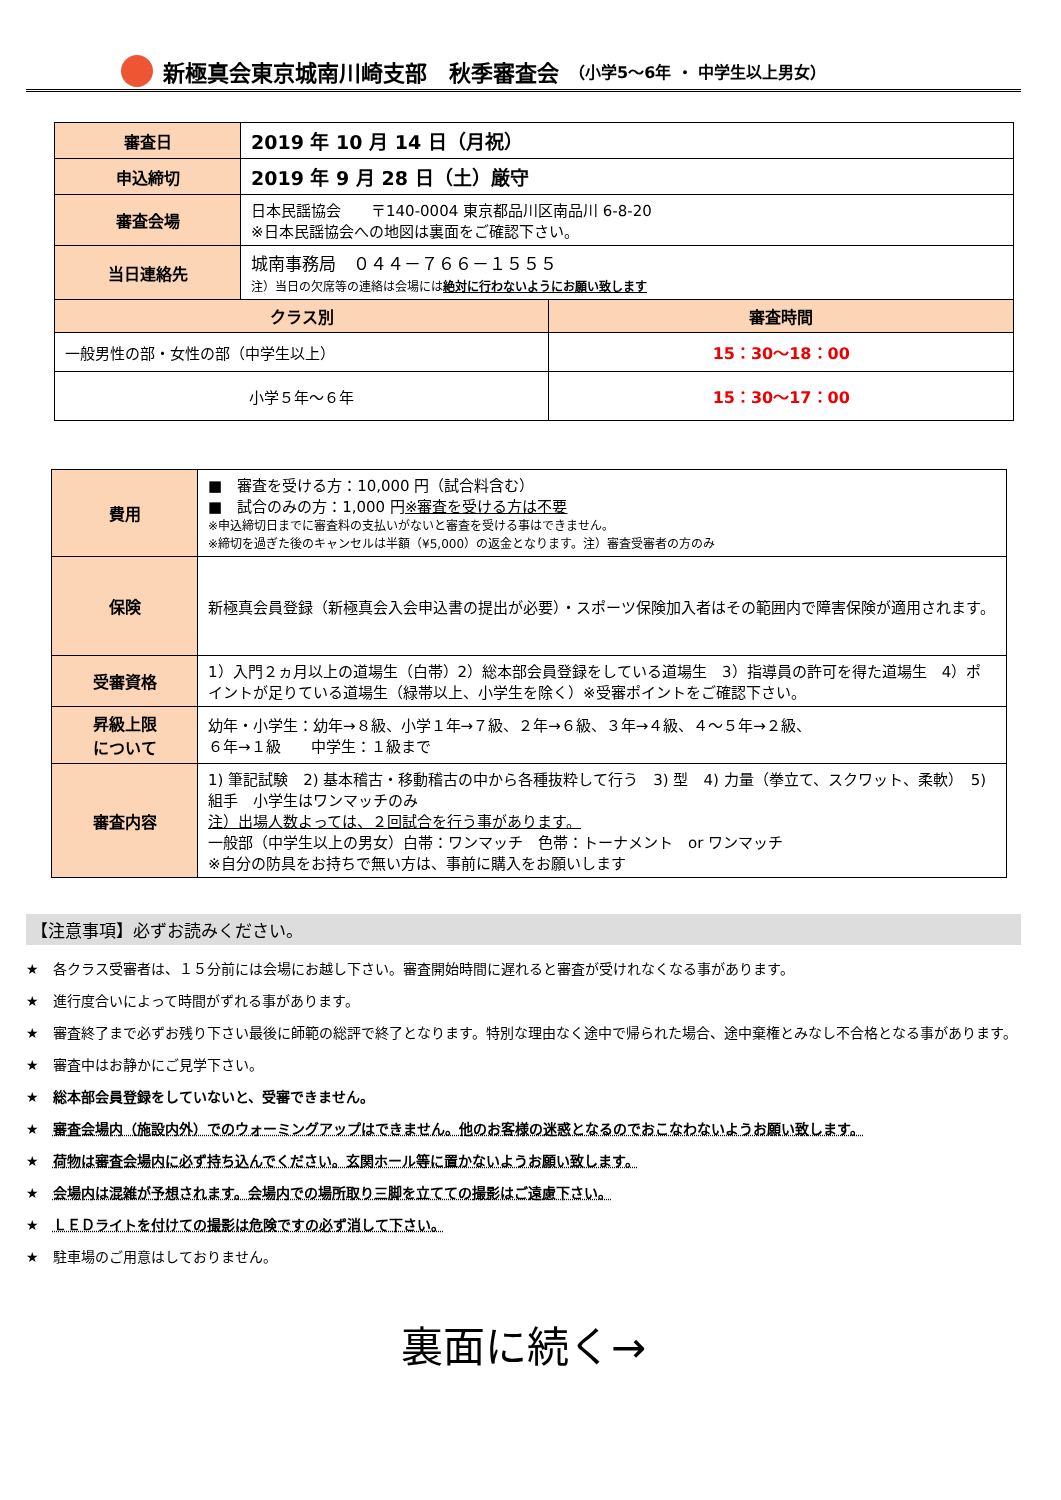新極真会東京城南川崎支部　秋季審査会 （小学5～6年 ・ 中学生以上男女）
| 審査日 | 2019 年 10 月 14 日（月祝） | |
| 申込締切 | 2019 年 9 月 28 日（土）厳守 | |
| 審査会場 | 日本民謡協会 〒140-0004 東京都品川区南品川 6-8-20 ※日本民謡協会への地図は裏面をご確認下さい。 | |
| 当日連絡先 | 城南事務局 ０４４－７６６－１５５５ 注）当日の欠席等の連絡は会場には 絶対に行わないようにお願い致します | |
| クラス別 | | 審査時間 |
| 一般男性の部・女性の部（中学生以上） | | 15：30～18：00 |
| 小学５年～６年 | | 15：30～17：00 |
| 費用 | ■ 審査を受ける方：10,000 円（試合料含む） ■ 試合のみの方：1,000 円 ※審査を受ける方は不要 ※申込締切日までに審査料の支払いがないと審査を受ける事はできません。 ※締切を過ぎた後のキャンセルは半額（¥5,000）の返金となります。注）審査受審者の方のみ |
| 保険 | 新極真会員登録（新極真会入会申込書の提出が必要）・スポーツ保険加入者はその範囲内で障害保険が適用されます。 |
| 受審資格 | 1）入門２ヵ月以上の道場生（白帯）2）総本部会員登録をしている道場生 3）指導員の許可を得た道場生 4）ポイントが足りている道場生（緑帯以上、小学生を除く）※受審ポイントをご確認下さい。 |
| 昇級上限 について | 幼年・小学生：幼年→８級、小学１年→７級、２年→６級、３年→４級、４～５年→２級、 ６年→１級 中学生：１級まで |
| 審査内容 | 1) 筆記試験 2) 基本稽古・移動稽古の中から各種抜粋して行う 3) 型 4) 力量（拳立て、スクワット、柔軟） 5) 組手 小学生はワンマッチのみ 注）出場人数よっては、２回試合を行う事があります。 一般部（中学生以上の男女）白帯：ワンマッチ 色帯：トーナメント or ワンマッチ ※自分の防具をお持ちで無い方は、事前に購入をお願いします |
【注意事項】必ずお読みください。
★　各クラス受審者は、１５分前には会場にお越し下さい。審査開始時間に遅れると審査が受けれなくなる事があります。
★　進行度合いによって時間がずれる事があります。
★　審査終了まで必ずお残り下さい最後に師範の総評で終了となります。特別な理由なく途中で帰られた場合、途中棄権とみなし不合格となる事があります。
★　審査中はお静かにご見学下さい。
★　総本部会員登録をしていないと、受審できません。
★　審査会場内（施設内外）でのウォーミングアップはできません。他のお客様の迷惑となるのでおこなわないようお願い致します。
★　荷物は審査会場内に必ず持ち込んでください。玄関ホール等に置かないようお願い致します。
★　会場内は混雑が予想されます。会場内での場所取り三脚を立てての撮影はご遠慮下さい。
★　ＬＥＤライトを付けての撮影は危険ですの必ず消して下さい。
★　駐車場のご用意はしておりません。
裏面に続く→